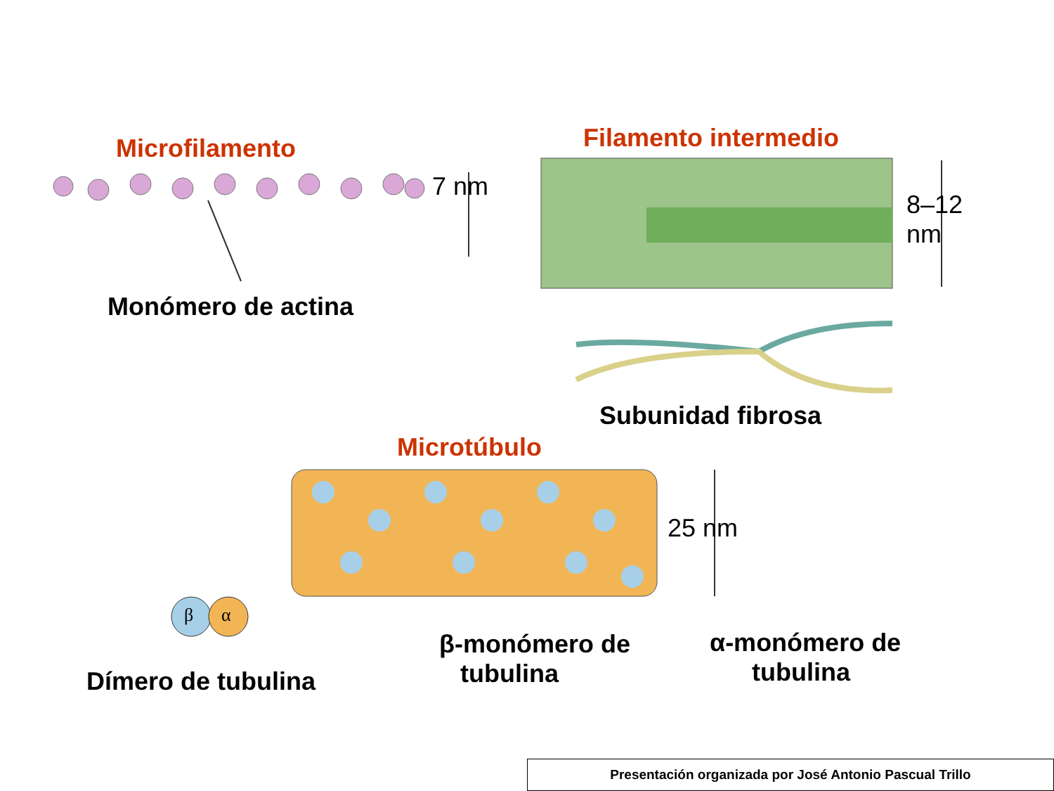Microfilamento
7 nm
Monómero de actina
Filamento intermedio
8–12
nm
Subunidad fibrosa
Microtúbulo
25 nm
β α
Dímero de tubulina
β-monómero de
tubulina
α-monómero de
tubulina
Presentación organizada por José Antonio Pascual Trillo